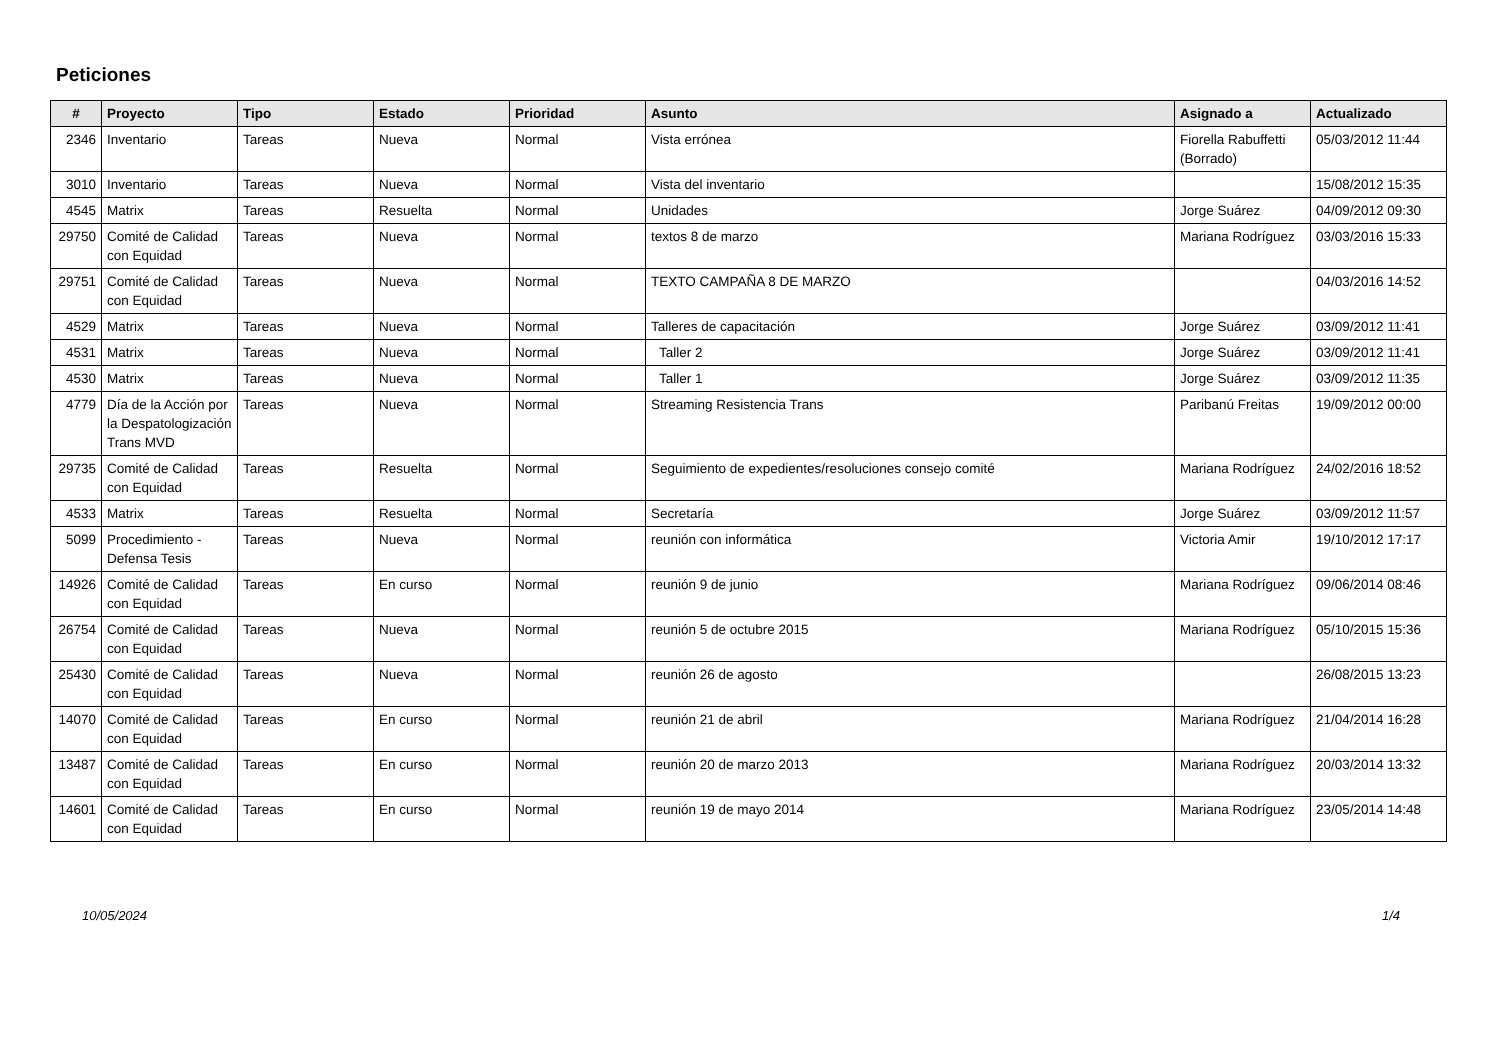Peticiones
| # | Proyecto | Tipo | Estado | Prioridad | Asunto | Asignado a | Actualizado |
| --- | --- | --- | --- | --- | --- | --- | --- |
| 2346 | Inventario | Tareas | Nueva | Normal | Vista errónea | Fiorella Rabuffetti (Borrado) | 05/03/2012 11:44 |
| 3010 | Inventario | Tareas | Nueva | Normal | Vista del inventario | | 15/08/2012 15:35 |
| 4545 | Matrix | Tareas | Resuelta | Normal | Unidades | Jorge Suárez | 04/09/2012 09:30 |
| 29750 | Comité de Calidad con Equidad | Tareas | Nueva | Normal | textos 8 de marzo | Mariana Rodríguez | 03/03/2016 15:33 |
| 29751 | Comité de Calidad con Equidad | Tareas | Nueva | Normal | TEXTO CAMPAÑA 8 DE MARZO | | 04/03/2016 14:52 |
| 4529 | Matrix | Tareas | Nueva | Normal | Talleres de capacitación | Jorge Suárez | 03/09/2012 11:41 |
| 4531 | Matrix | Tareas | Nueva | Normal | Taller 2 | Jorge Suárez | 03/09/2012 11:41 |
| 4530 | Matrix | Tareas | Nueva | Normal | Taller 1 | Jorge Suárez | 03/09/2012 11:35 |
| 4779 | Día de la Acción por la Despatologización Trans MVD | Tareas | Nueva | Normal | Streaming Resistencia Trans | Paribanú Freitas | 19/09/2012 00:00 |
| 29735 | Comité de Calidad con Equidad | Tareas | Resuelta | Normal | Seguimiento de expedientes/resoluciones consejo comité | Mariana Rodríguez | 24/02/2016 18:52 |
| 4533 | Matrix | Tareas | Resuelta | Normal | Secretaría | Jorge Suárez | 03/09/2012 11:57 |
| 5099 | Procedimiento - Defensa Tesis | Tareas | Nueva | Normal | reunión con informática | Victoria Amir | 19/10/2012 17:17 |
| 14926 | Comité de Calidad con Equidad | Tareas | En curso | Normal | reunión 9 de junio | Mariana Rodríguez | 09/06/2014 08:46 |
| 26754 | Comité de Calidad con Equidad | Tareas | Nueva | Normal | reunión 5 de octubre 2015 | Mariana Rodríguez | 05/10/2015 15:36 |
| 25430 | Comité de Calidad con Equidad | Tareas | Nueva | Normal | reunión 26 de agosto | | 26/08/2015 13:23 |
| 14070 | Comité de Calidad con Equidad | Tareas | En curso | Normal | reunión 21 de abril | Mariana Rodríguez | 21/04/2014 16:28 |
| 13487 | Comité de Calidad con Equidad | Tareas | En curso | Normal | reunión 20 de marzo 2013 | Mariana Rodríguez | 20/03/2014 13:32 |
| 14601 | Comité de Calidad con Equidad | Tareas | En curso | Normal | reunión 19 de mayo 2014 | Mariana Rodríguez | 23/05/2014 14:48 |
10/05/2024 1/4